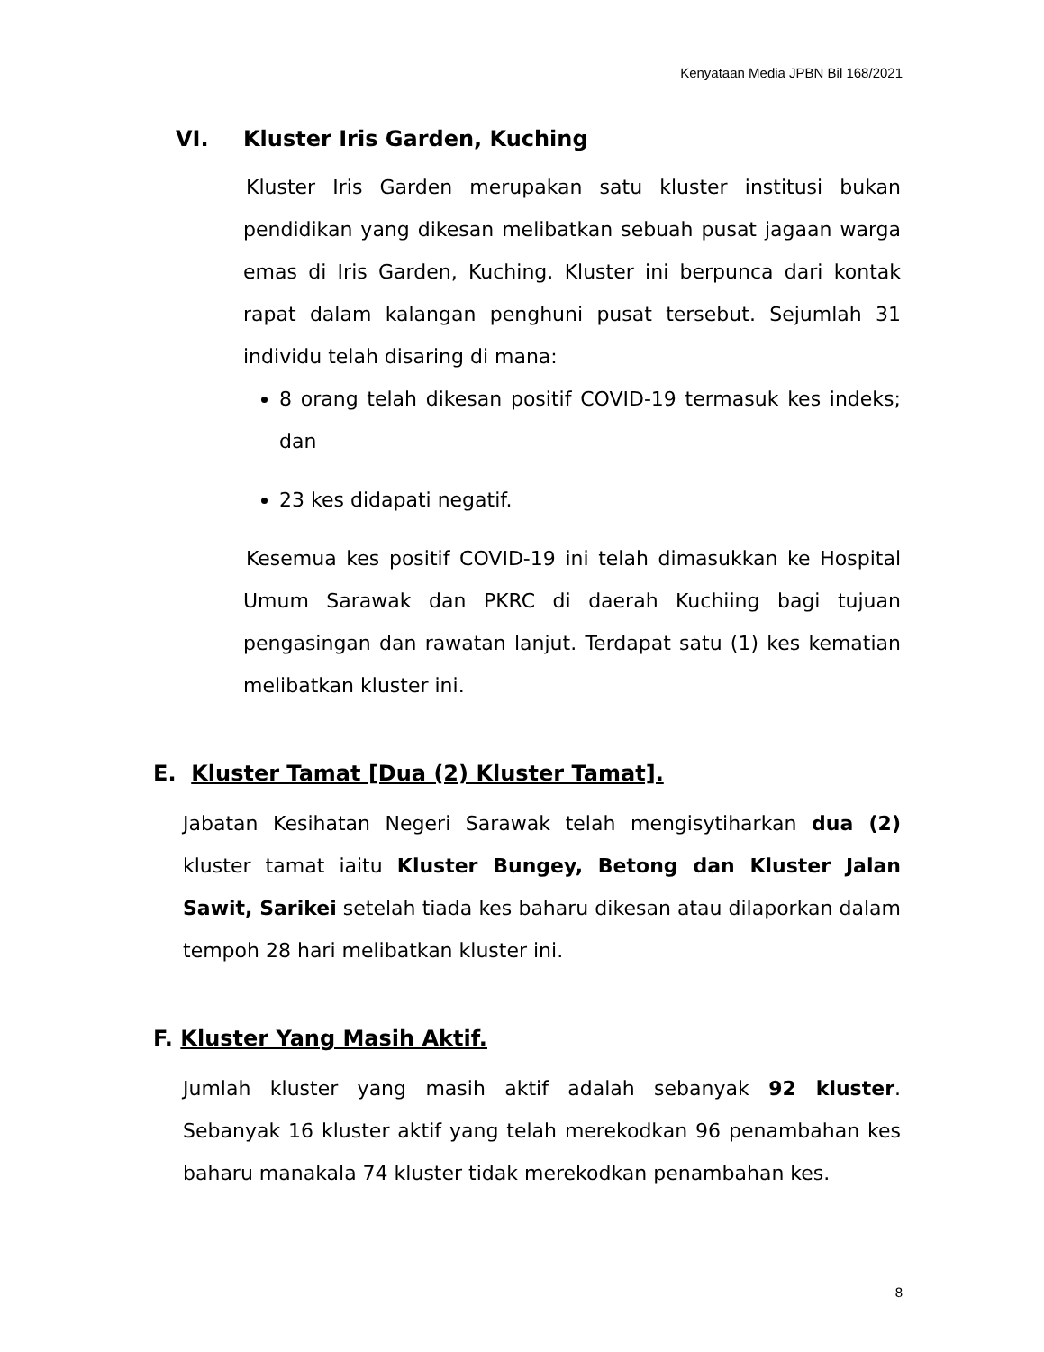Kenyataan Media JPBN Bil 168/2021
VI. Kluster Iris Garden, Kuching
Kluster Iris Garden merupakan satu kluster institusi bukan pendidikan yang dikesan melibatkan sebuah pusat jagaan warga emas di Iris Garden, Kuching. Kluster ini berpunca dari kontak rapat dalam kalangan penghuni pusat tersebut. Sejumlah 31 individu telah disaring di mana:
8 orang telah dikesan positif COVID-19 termasuk kes indeks; dan
23 kes didapati negatif.
Kesemua kes positif COVID-19 ini telah dimasukkan ke Hospital Umum Sarawak dan PKRC di daerah Kuchiing bagi tujuan pengasingan dan rawatan lanjut. Terdapat satu (1) kes kematian melibatkan kluster ini.
E. Kluster Tamat [Dua (2) Kluster Tamat].
Jabatan Kesihatan Negeri Sarawak telah mengisytiharkan dua (2) kluster tamat iaitu Kluster Bungey, Betong dan Kluster Jalan Sawit, Sarikei setelah tiada kes baharu dikesan atau dilaporkan dalam tempoh 28 hari melibatkan kluster ini.
F. Kluster Yang Masih Aktif.
Jumlah kluster yang masih aktif adalah sebanyak 92 kluster. Sebanyak 16 kluster aktif yang telah merekodkan 96 penambahan kes baharu manakala 74 kluster tidak merekodkan penambahan kes.
8